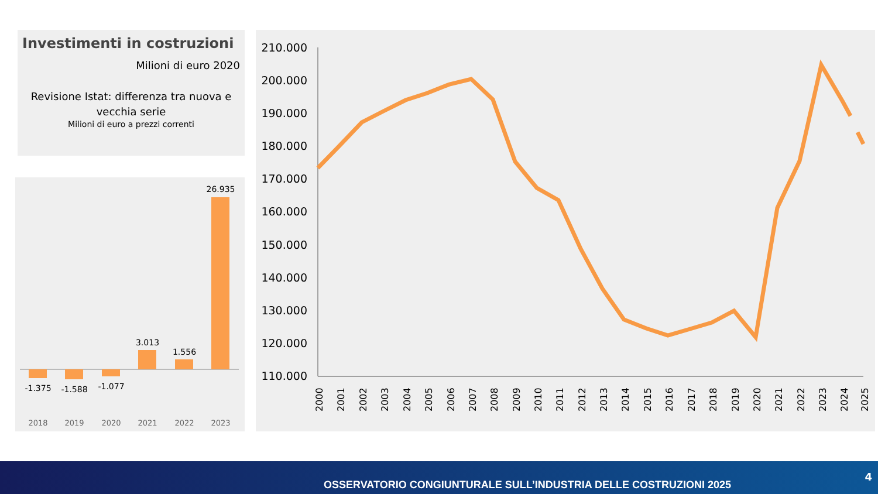Investimenti in costruzioni
Milioni di euro 2020
Revisione Istat: differenza tra nuova e vecchia serie
Milioni di euro a prezzi correnti
-1.375
-1.588
-1.077
3.013
1.556
26.935
2018
2019
2020
2021
2022
2023
210.000
200.000
190.000
180.000
170.000
160.000
150.000
140.000
130.000
120.000
110.000
2000
2001
2002
2003
2004
2005
2006
2007
2008
2009
2010
2011
2012
2013
2014
2015
2016
2017
2018
2019
2020
2021
2022
2023
2024
2025
OSSERVATORIO CONGIUNTURALE SULL’INDUSTRIA DELLE COSTRUZIONI 2025
4